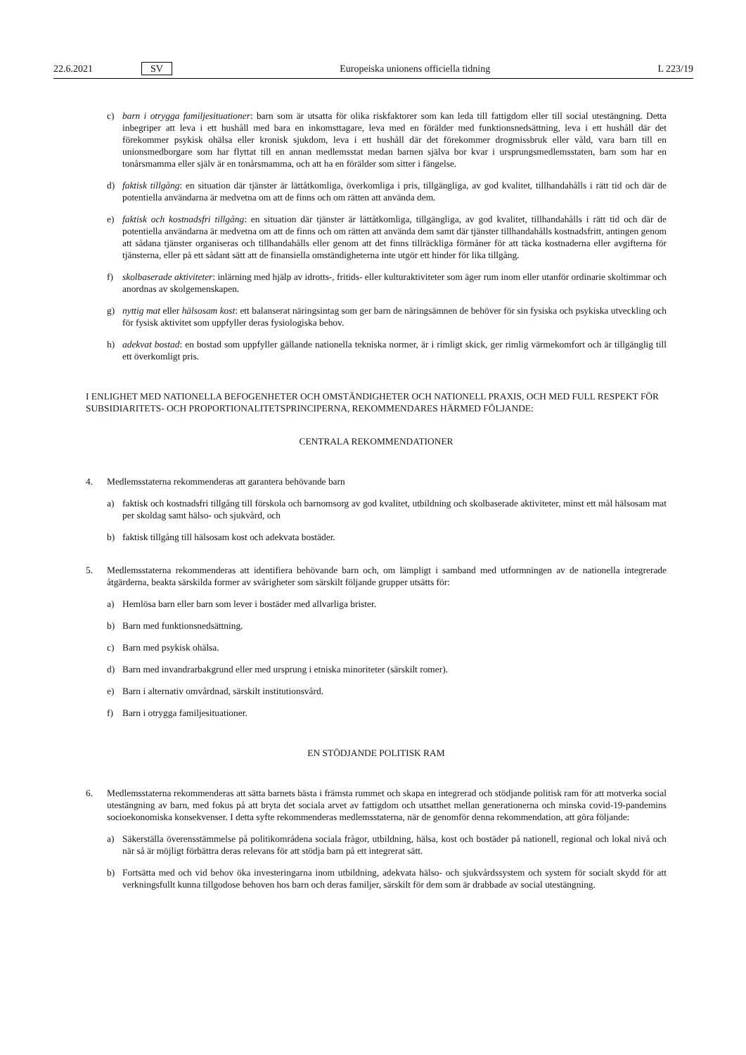22.6.2021 SV Europeiska unionens officiella tidning L 223/19
c) barn i otrygga familjesituationer: barn som är utsatta för olika riskfaktorer som kan leda till fattigdom eller till social utestängning. Detta inbegriper att leva i ett hushåll med bara en inkomsttagare, leva med en förälder med funktionsnedsättning, leva i ett hushåll där det förekommer psykisk ohälsa eller kronisk sjukdom, leva i ett hushåll där det förekommer drogmissbruk eller våld, vara barn till en unionsmedborgare som har flyttat till en annan medlemsstat medan barnen själva bor kvar i ursprungsmedlemsstaten, barn som har en tonårsmamma eller själv är en tonårsmamma, och att ha en förälder som sitter i fängelse.
d) faktisk tillgång: en situation där tjänster är lättåtkomliga, överkomliga i pris, tillgängliga, av god kvalitet, tillhandahålls i rätt tid och där de potentiella användarna är medvetna om att de finns och om rätten att använda dem.
e) faktisk och kostnadsfri tillgång: en situation där tjänster är lättåtkomliga, tillgängliga, av god kvalitet, tillhandahålls i rätt tid och där de potentiella användarna är medvetna om att de finns och om rätten att använda dem samt där tjänster tillhandahålls kostnadsfritt, antingen genom att sådana tjänster organiseras och tillhandahålls eller genom att det finns tillräckliga förmåner för att täcka kostnaderna eller avgifterna för tjänsterna, eller på ett sådant sätt att de finansiella omständigheterna inte utgör ett hinder för lika tillgång.
f) skolbaserade aktiviteter: inlärning med hjälp av idrotts-, fritids- eller kulturaktiviteter som äger rum inom eller utanför ordinarie skoltimmar och anordnas av skolgemenskapen.
g) nyttig mat eller hälsosam kost: ett balanserat näringsintag som ger barn de näringsämnen de behöver för sin fysiska och psykiska utveckling och för fysisk aktivitet som uppfyller deras fysiologiska behov.
h) adekvat bostad: en bostad som uppfyller gällande nationella tekniska normer, är i rimligt skick, ger rimlig värmekomfort och är tillgänglig till ett överkomligt pris.
I ENLIGHET MED NATIONELLA BEFOGENHETER OCH OMSTÄNDIGHETER OCH NATIONELL PRAXIS, OCH MED FULL RESPEKT FÖR SUBSIDIARITETS- OCH PROPORTIONALITETSPRINCIPERNA, REKOMMENDARES HÄRMED FÖLJANDE:
CENTRALA REKOMMENDATIONER
4. Medlemsstaterna rekommenderas att garantera behövande barn
a) faktisk och kostnadsfri tillgång till förskola och barnomsorg av god kvalitet, utbildning och skolbaserade aktiviteter, minst ett mål hälsosam mat per skoldag samt hälso- och sjukvård, och
b) faktisk tillgång till hälsosam kost och adekvata bostäder.
5. Medlemsstaterna rekommenderas att identifiera behövande barn och, om lämpligt i samband med utformningen av de nationella integrerade åtgärderna, beakta särskilda former av svårigheter som särskilt följande grupper utsätts för:
a) Hemlösa barn eller barn som lever i bostäder med allvarliga brister.
b) Barn med funktionsnedsättning.
c) Barn med psykisk ohälsa.
d) Barn med invandrarbakgrund eller med ursprung i etniska minoriteter (särskilt romer).
e) Barn i alternativ omvårdnad, särskilt institutionsvård.
f) Barn i otrygga familjesituationer.
EN STÖDJANDE POLITISK RAM
6. Medlemsstaterna rekommenderas att sätta barnets bästa i främsta rummet och skapa en integrerad och stödjande politisk ram för att motverka social utestängning av barn, med fokus på att bryta det sociala arvet av fattigdom och utsatthet mellan generationerna och minska covid-19-pandemins socioekonomiska konsekvenser. I detta syfte rekommenderas medlemsstaterna, när de genomför denna rekommendation, att göra följande:
a) Säkerställa överensstämmelse på politikområdena sociala frågor, utbildning, hälsa, kost och bostäder på nationell, regional och lokal nivå och när så är möjligt förbättra deras relevans för att stödja barn på ett integrerat sätt.
b) Fortsätta med och vid behov öka investeringarna inom utbildning, adekvata hälso- och sjukvårdssystem och system för socialt skydd för att verkningsfullt kunna tillgodose behoven hos barn och deras familjer, särskilt för dem som är drabbade av social utestängning.